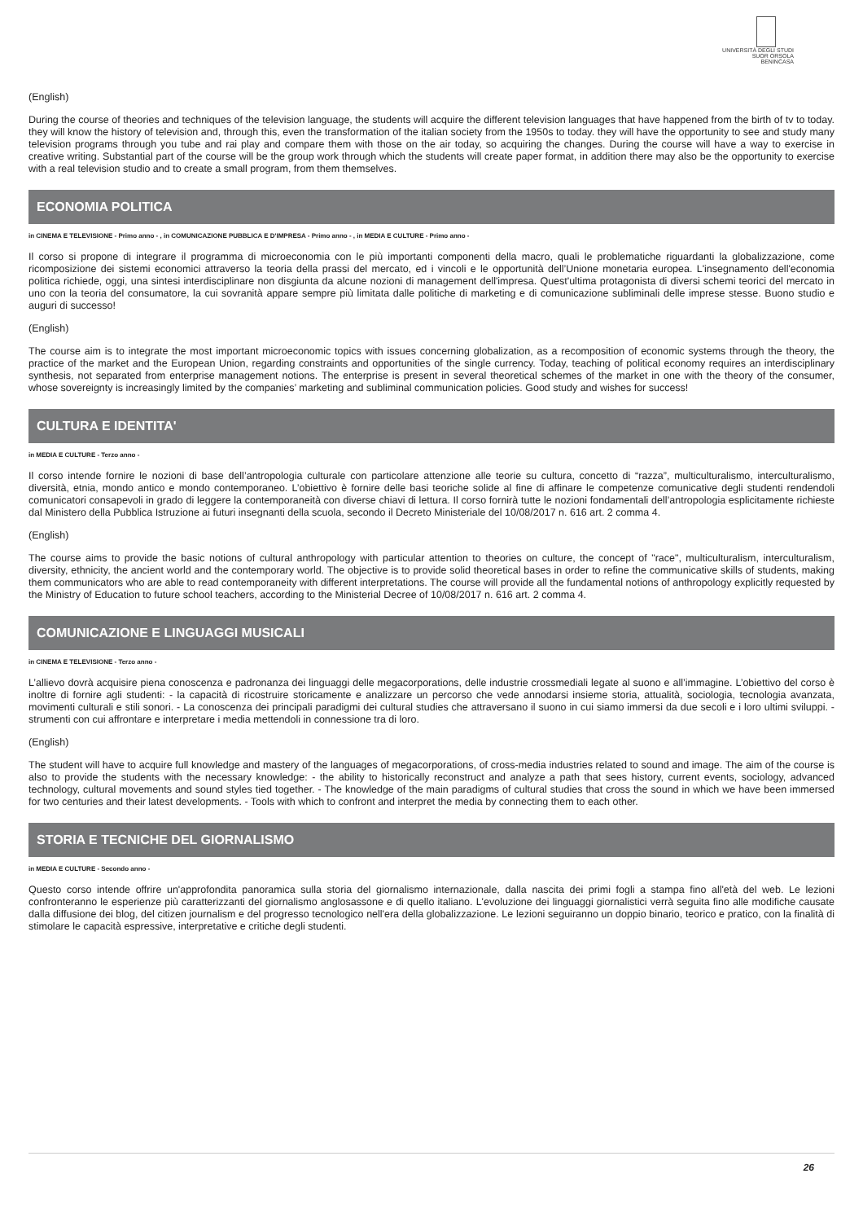UNIVERSITÀ DEGLI STUDI
SUOR ORSOLA
BENINCASA
(English)
During the course of theories and techniques of the television language, the students will acquire the different television languages that have happened from the birth of tv to today. they will know the history of television and, through this, even the transformation of the italian society from the 1950s to today. they will have the opportunity to see and study many television programs through you tube and rai play and compare them with those on the air today, so acquiring the changes. During the course will have a way to exercise in creative writing. Substantial part of the course will be the group work through which the students will create paper format, in addition there may also be the opportunity to exercise with a real television studio and to create a small program, from them themselves.
ECONOMIA POLITICA
in CINEMA E TELEVISIONE - Primo anno - , in COMUNICAZIONE PUBBLICA E D'IMPRESA - Primo anno - , in MEDIA E CULTURE - Primo anno -
Il corso si propone di integrare il programma di microeconomia con le più importanti componenti della macro, quali le problematiche riguardanti la globalizzazione, come ricomposizione dei sistemi economici attraverso la teoria della prassi del mercato, ed i vincoli e le opportunità dell’Unione monetaria europea. L'insegnamento dell'economia politica richiede, oggi, una sintesi interdisciplinare non disgiunta da alcune nozioni di management dell'impresa. Quest'ultima protagonista di diversi schemi teorici del mercato in uno con la teoria del consumatore, la cui sovranità appare sempre più limitata dalle politiche di marketing e di comunicazione subliminali delle imprese stesse. Buono studio e auguri di successo!
(English)
The course aim is to integrate the most important microeconomic topics with issues concerning globalization, as a recomposition of economic systems through the theory, the practice of the market and the European Union, regarding constraints and opportunities of the single currency. Today, teaching of political economy requires an interdisciplinary synthesis, not separated from enterprise management notions. The enterprise is present in several theoretical schemes of the market in one with the theory of the consumer, whose sovereignty is increasingly limited by the companies’ marketing and subliminal communication policies. Good study and wishes for success!
CULTURA E IDENTITA'
in MEDIA E CULTURE - Terzo anno -
Il corso intende fornire le nozioni di base dell’antropologia culturale con particolare attenzione alle teorie su cultura, concetto di “razza”, multiculturalismo, interculturalismo, diversità, etnia, mondo antico e mondo contemporaneo. L’obiettivo è fornire delle basi teoriche solide al fine di affinare le competenze comunicative degli studenti rendendoli comunicatori consapevoli in grado di leggere la contemporaneità con diverse chiavi di lettura. Il corso fornirà tutte le nozioni fondamentali dell’antropologia esplicitamente richieste dal Ministero della Pubblica Istruzione ai futuri insegnanti della scuola, secondo il Decreto Ministeriale del 10/08/2017 n. 616 art. 2 comma 4.
(English)
The course aims to provide the basic notions of cultural anthropology with particular attention to theories on culture, the concept of "race", multiculturalism, interculturalism, diversity, ethnicity, the ancient world and the contemporary world. The objective is to provide solid theoretical bases in order to refine the communicative skills of students, making them communicators who are able to read contemporaneity with different interpretations. The course will provide all the fundamental notions of anthropology explicitly requested by the Ministry of Education to future school teachers, according to the Ministerial Decree of 10/08/2017 n. 616 art. 2 comma 4.
COMUNICAZIONE E LINGUAGGI MUSICALI
in CINEMA E TELEVISIONE - Terzo anno -
L’allievo dovrà acquisire piena conoscenza e padronanza dei linguaggi delle megacorporations, delle industrie crossmediali legate al suono e all’immagine. L’obiettivo del corso è inoltre di fornire agli studenti: - la capacità di ricostruire storicamente e analizzare un percorso che vede annodarsi insieme storia, attualità, sociologia, tecnologia avanzata, movimenti culturali e stili sonori. - La conoscenza dei principali paradigmi dei cultural studies che attraversano il suono in cui siamo immersi da due secoli e i loro ultimi sviluppi. - strumenti con cui affrontare e interpretare i media mettendoli in connessione tra di loro.
(English)
The student will have to acquire full knowledge and mastery of the languages of megacorporations, of cross-media industries related to sound and image. The aim of the course is also to provide the students with the necessary knowledge: - the ability to historically reconstruct and analyze a path that sees history, current events, sociology, advanced technology, cultural movements and sound styles tied together. - The knowledge of the main paradigms of cultural studies that cross the sound in which we have been immersed for two centuries and their latest developments. - Tools with which to confront and interpret the media by connecting them to each other.
STORIA E TECNICHE DEL GIORNALISMO
in MEDIA E CULTURE - Secondo anno -
Questo corso intende offrire un'approfondita panoramica sulla storia del giornalismo internazionale, dalla nascita dei primi fogli a stampa fino all'età del web. Le lezioni confronteranno le esperienze più caratterizzanti del giornalismo anglosassone e di quello italiano. L'evoluzione dei linguaggi giornalistici verrà seguita fino alle modifiche causate dalla diffusione dei blog, del citizen journalism e del progresso tecnologico nell'era della globalizzazione. Le lezioni seguiranno un doppio binario, teorico e pratico, con la finalità di stimolare le capacità espressive, interpretative e critiche degli studenti.
26